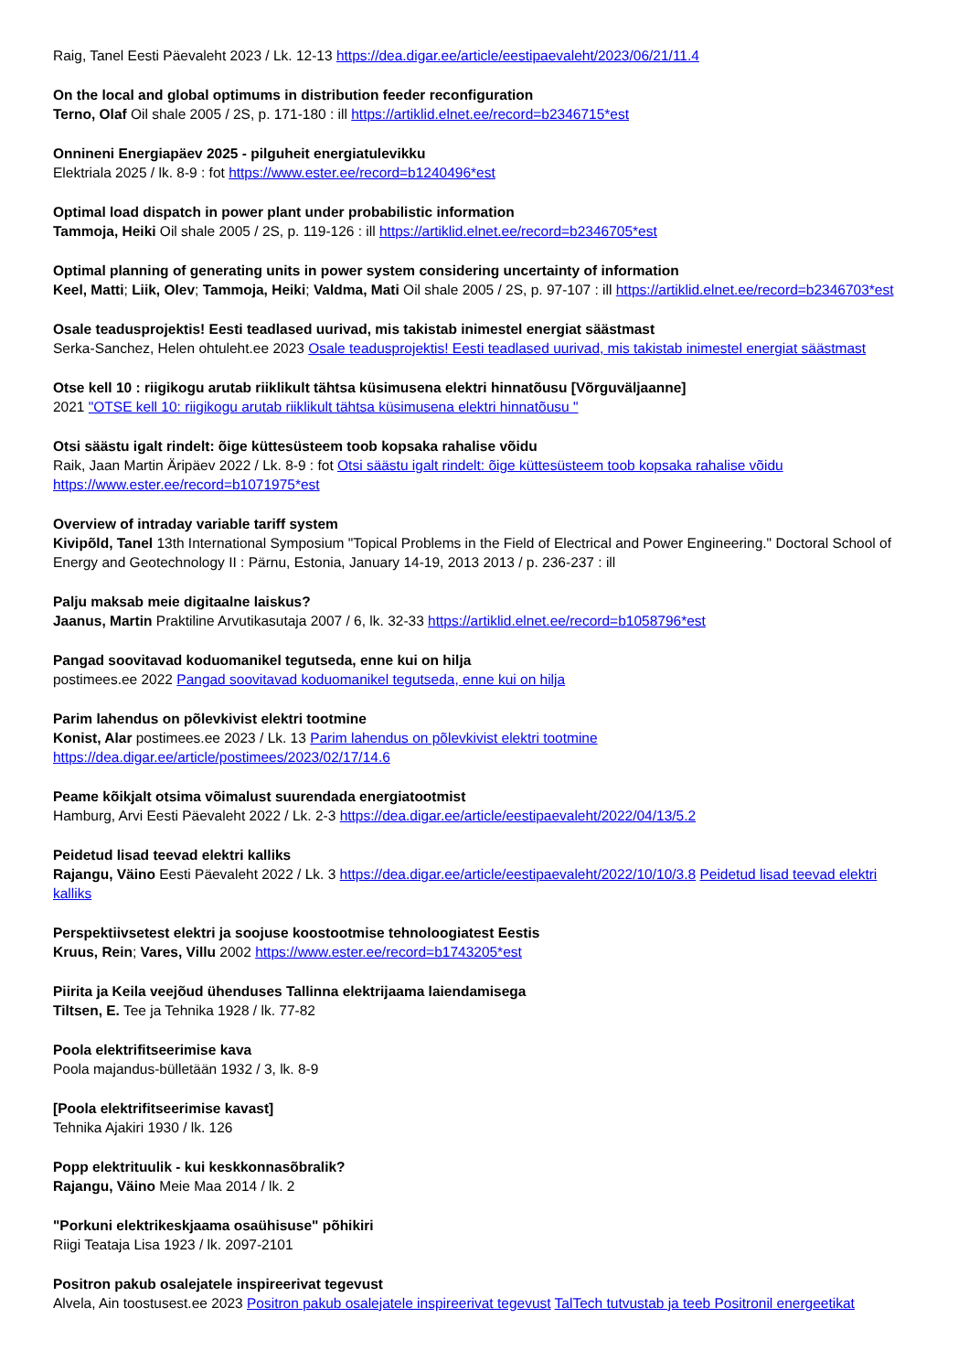Raig, Tanel Eesti Päevaleht 2023 / Lk. 12-13 https://dea.digar.ee/article/eestipaevaleht/2023/06/21/11.4
On the local and global optimums in distribution feeder reconfiguration
Terno, Olaf Oil shale 2005 / 2S, p. 171-180 : ill https://artiklid.elnet.ee/record=b2346715*est
Onnineni Energiapäev 2025 - pilguheit energiatulevikku
Elektriala 2025 / lk. 8-9 : fot https://www.ester.ee/record=b1240496*est
Optimal load dispatch in power plant under probabilistic information
Tammoja, Heiki Oil shale 2005 / 2S, p. 119-126 : ill https://artiklid.elnet.ee/record=b2346705*est
Optimal planning of generating units in power system considering uncertainty of information
Keel, Matti; Liik, Olev; Tammoja, Heiki; Valdma, Mati Oil shale 2005 / 2S, p. 97-107 : ill https://artiklid.elnet.ee/record=b2346703*est
Osale teadusprojektis! Eesti teadlased uurivad, mis takistab inimestel energiat säästmast
Serka-Sanchez, Helen ohtuleht.ee 2023 Osale teadusprojektis! Eesti teadlased uurivad, mis takistab inimestel energiat säästmast
Otse kell 10 : riigikogu arutab riiklikult tähtsa küsimusena elektri hinnatõusu [Võrguväljaanne]
2021 "OTSE kell 10: riigikogu arutab riiklikult tähtsa küsimusena elektri hinnatõusu "
Otsi säästu igalt rindelt: õige küttesüsteem toob kopsaka rahalise võidu
Raik, Jaan Martin Äripäev 2022 / Lk. 8-9 : fot Otsi säästu igalt rindelt: õige küttesüsteem toob kopsaka rahalise võidu https://www.ester.ee/record=b1071975*est
Overview of intraday variable tariff system
Kivipõld, Tanel 13th International Symposium "Topical Problems in the Field of Electrical and Power Engineering." Doctoral School of Energy and Geotechnology II : Pärnu, Estonia, January 14-19, 2013 2013 / p. 236-237 : ill
Palju maksab meie digitaalne laiskus?
Jaanus, Martin Praktiline Arvutikasutaja 2007 / 6, lk. 32-33 https://artiklid.elnet.ee/record=b1058796*est
Pangad soovitavad koduomanikel tegutseda, enne kui on hilja
postimees.ee 2022 Pangad soovitavad koduomanikel tegutseda, enne kui on hilja
Parim lahendus on põlevkivist elektri tootmine
Konist, Alar postimees.ee 2023 / Lk. 13 Parim lahendus on põlevkivist elektri tootmine https://dea.digar.ee/article/postimees/2023/02/17/14.6
Peame kõikjalt otsima võimalust suurendada energiatootmist
Hamburg, Arvi Eesti Päevaleht 2022 / Lk. 2-3 https://dea.digar.ee/article/eestipaevaleht/2022/04/13/5.2
Peidetud lisad teevad elektri kalliks
Rajangu, Väino Eesti Päevaleht 2022 / Lk. 3 https://dea.digar.ee/article/eestipaevaleht/2022/10/10/3.8 Peidetud lisad teevad elektri kalliks
Perspektiivsetest elektri ja soojuse koostootmise tehnoloogiatest Eestis
Kruus, Rein; Vares, Villu 2002 https://www.ester.ee/record=b1743205*est
Piirita ja Keila veejõud ühenduses Tallinna elektrijaama laiendamisega
Tiltsen, E. Tee ja Tehnika 1928 / lk. 77-82
Poola elektrifitseerimise kava
Poola majandus-bülletään 1932 / 3, lk. 8-9
[Poola elektrifitseerimise kavast]
Tehnika Ajakiri 1930 / lk. 126
Popp elektrituulik - kui keskkonnasõbralik?
Rajangu, Väino Meie Maa 2014 / lk. 2
"Porkuni elektrikeskjaama osaühisuse" põhikiri
Riigi Teataja Lisa 1923 / lk. 2097-2101
Positron pakub osalejatele inspireerivat tegevust
Alvela, Ain toostusest.ee 2023 Positron pakub osalejatele inspireerivat tegevust TalTech tutvustab ja teeb Positronil energeetikat